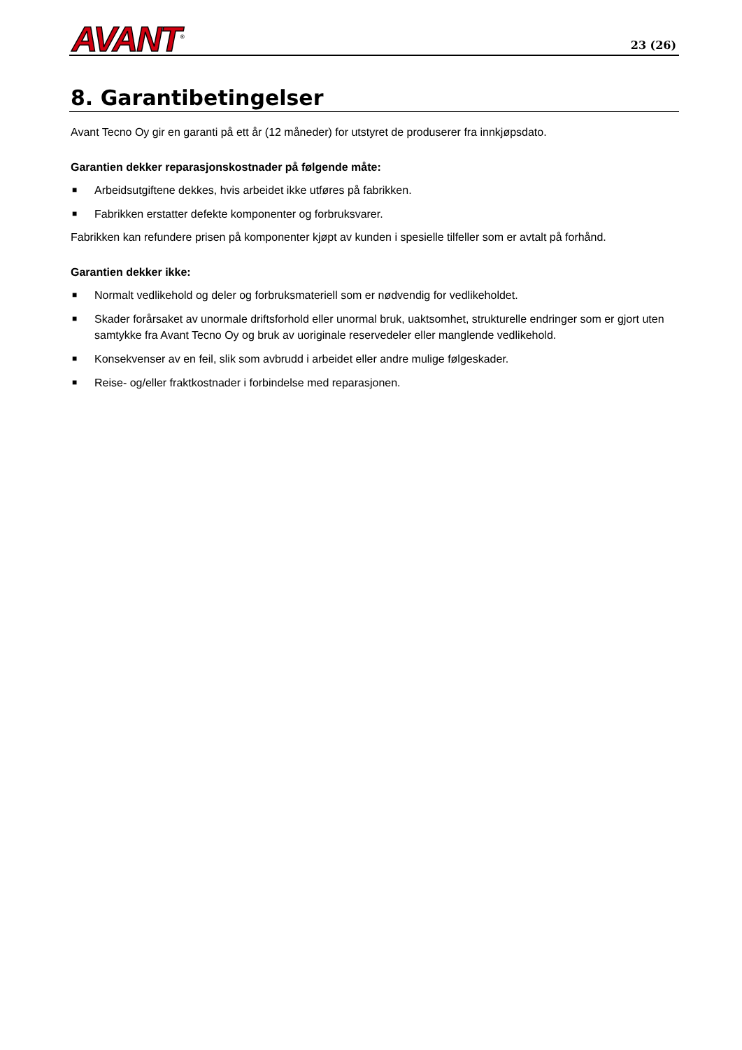AVANT<sup>®</sup>
23 (26)
8. Garantibetingelser
Avant Tecno Oy gir en garanti på ett år (12 måneder) for utstyret de produserer fra innkjøpsdato.
Garantien dekker reparasjonskostnader på følgende måte:
■ Arbeidsutgiftene dekkes, hvis arbeidet ikke utføres på fabrikken.
■ Fabrikken erstatter defekte komponenter og forbruksvarer.
Fabrikken kan refundere prisen på komponenter kjøpt av kunden i spesielle tilfeller som er avtalt på forhånd.
Garantien dekker ikke:
■ Normalt vedlikehold og deler og forbruksmateriell som er nødvendig for vedlikeholdet.
■ Skader forårsaket av unormale driftsforhold eller unormal bruk, uaktsomhet, strukturelle endringer som er gjort uten samtykke fra Avant Tecno Oy og bruk av uoriginale reservedeler eller manglende vedlikehold.
■ Konsekvenser av en feil, slik som avbrudd i arbeidet eller andre mulige følgeskader.
■ Reise- og/eller fraktkostnader i forbindelse med reparasjonen.